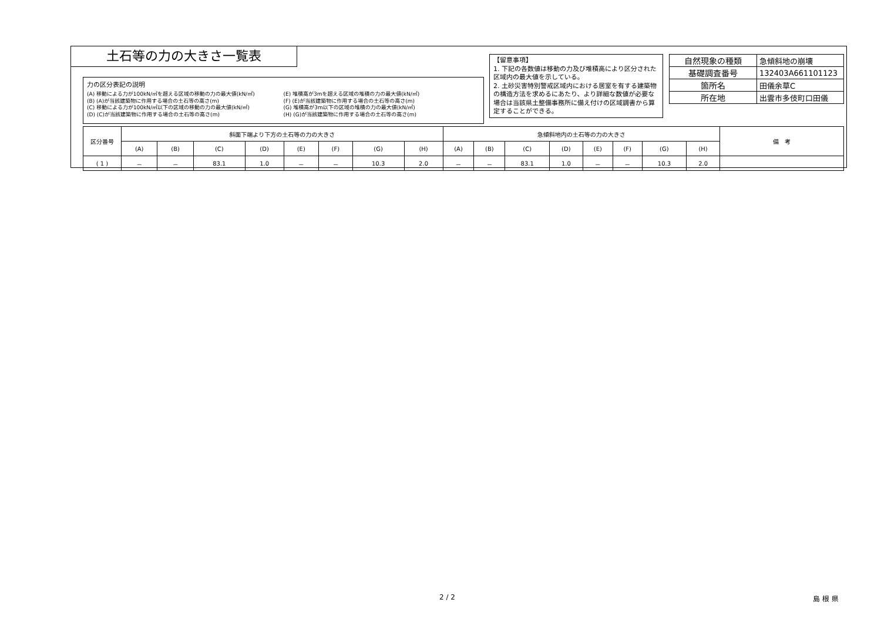土石等の力の大きさ一覧表
力の区分表記の説明
(A) 移動による力が100kN/㎡を超える区域の移動の力の最大値(kN/㎡)
(B) (A)が当該建築物に作用する場合の土石等の高さ(m)
(C) 移動による力が100kN/㎡以下の区域の移動の力の最大値(kN/㎡)
(D) (C)が当該建築物に作用する場合の土石等の高さ(m)
(E) 堆積高が3mを超える区域の堆積の力の最大値(kN/㎡)
(F) (E)が当該建築物に作用する場合の土石等の高さ(m)
(G) 堆積高が3m以下の区域の堆積の力の最大値(kN/㎡)
(H) (G)が当該建築物に作用する場合の土石等の高さ(m)
【留意事項】
1. 下記の各数値は移動の力及び堆積高により区分された区域内の最大値を示している。
2. 土砂災害特別警戒区域内における居室を有する建築物の構造方法を求めるにあたり、より詳細な数値が必要な場合は当該県土整備事務所に備え付けの区域調書から算定することができる。
| 自然現象の種類 | 急傾斜地の崩壊 |
| 基礎調査番号 | 132403A661101123 |
| 箇所名 | 田儀余草C |
| 所在地 | 出雲市多伎町口田儀 |
| 区分番号 | 斜面下端より下方の土石等の力の大きさ | | | | | | | | 急傾斜地内の土石等の力の大きさ | | | | | | | | 備 考 |
| --- | --- | --- | --- | --- | --- | --- | --- | --- | --- | --- | --- | --- | --- | --- | --- | --- | --- |
| | (A) | (B) | (C) | (D) | (E) | (F) | (G) | (H) | (A) | (B) | (C) | (D) | (E) | (F) | (G) | (H) | |
| ( 1 ) | － | － | 83.1 | 1.0 | － | － | 10.3 | 2.0 | － | － | 83.1 | 1.0 | － | － | 10.3 | 2.0 | |
2 / 2 島 根 県